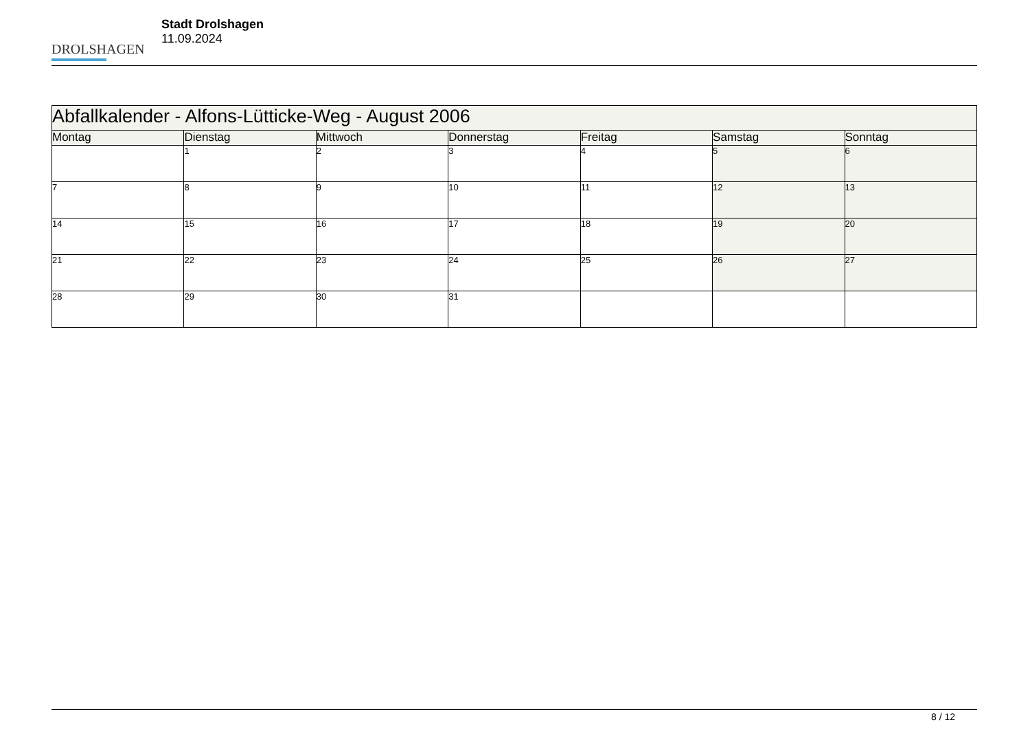DROLSHAGEN
Stadt Drolshagen
11.09.2024
| Abfallkalender - Alfons-Lütticke-Weg - August 2006 | | | | | | |
| --- | --- | --- | --- | --- | --- | --- |
| Montag | Dienstag | Mittwoch | Donnerstag | Freitag | Samstag | Sonntag |
| | 1 | 2 | 3 | 4 | 5 | 6 |
| 7 | 8 | 9 | 10 | 11 | 12 | 13 |
| 14 | 15 | 16 | 17 | 18 | 19 | 20 |
| 21 | 22 | 23 | 24 | 25 | 26 | 27 |
| 28 | 29 | 30 | 31 | | | |
8 / 12